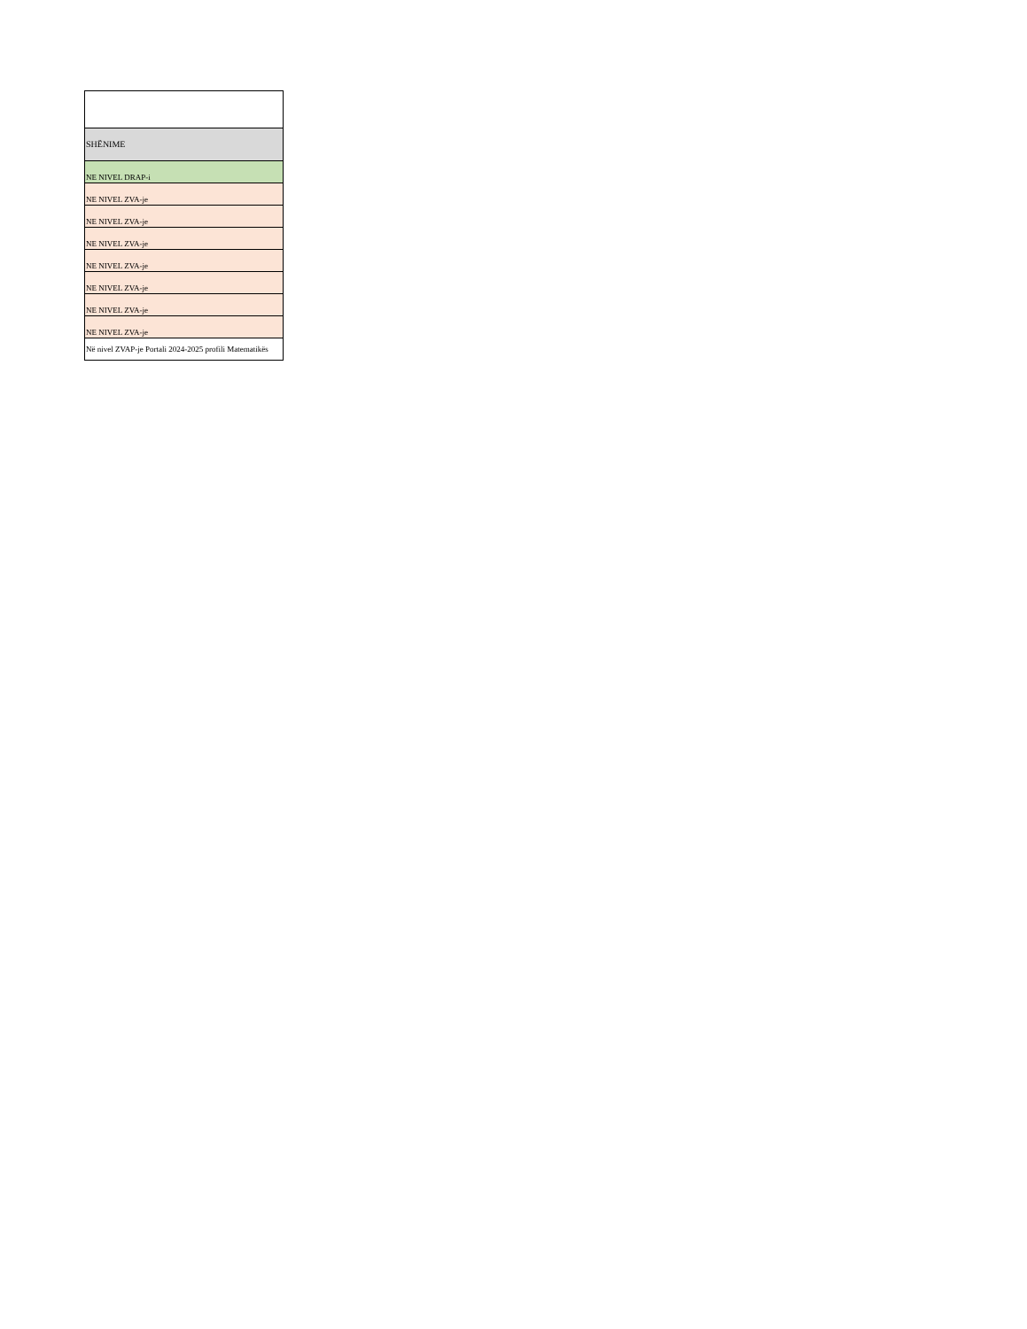| SHËNIME |
| NE NIVEL DRAP-i |
| NE NIVEL ZVA-je |
| NE NIVEL ZVA-je |
| NE NIVEL ZVA-je |
| NE NIVEL ZVA-je |
| NE NIVEL ZVA-je |
| NE NIVEL ZVA-je |
| NE NIVEL ZVA-je |
| Në nivel ZVAP-je Portali 2024-2025 profili Matematikës |